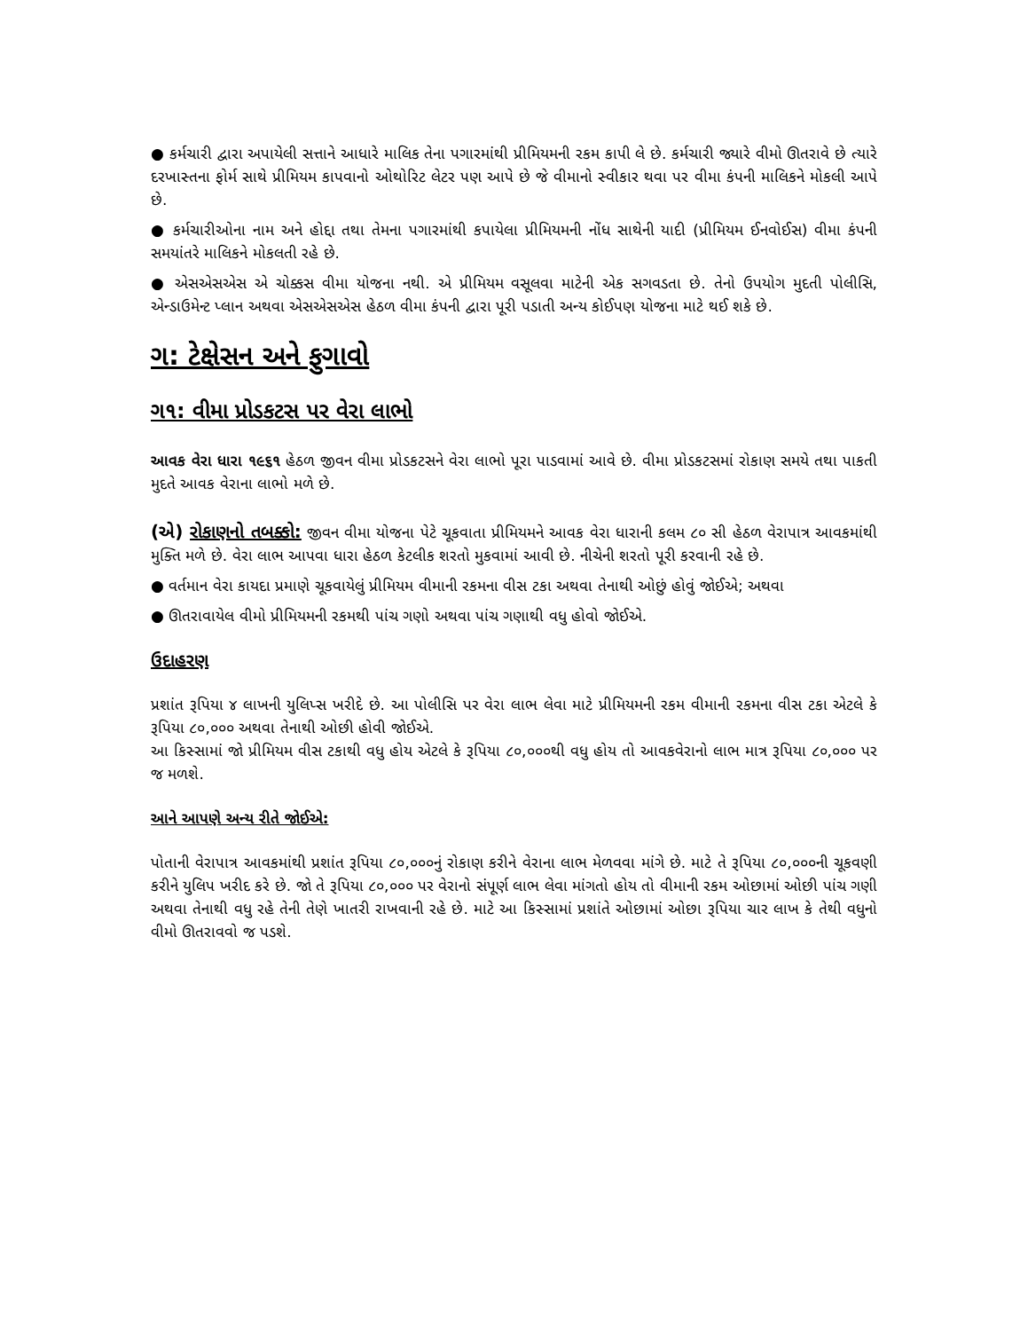● કર્મચારી દ્વારા અપાયેલી સત્તાને આધારે માલિક તેના પગારમાંથી પ્રીમિયમની રકમ કાપી લે છે. કર્મચારી જ્યારે વીમો ઊતરાવે છે ત્યારે દરખાસ્તના ફોર્મ સાથે પ્રીમિયમ કાપવાનો ઓથોરિટ લેટર પણ આપે છે જે વીમાનો સ્વીકાર થવા પર વીમા કંપની માલિકને મોકલી આપે છે.
● કર્મચારીઓના નામ અને હોદ્દા તથા તેમના પગારમાંથી કપાયેલા પ્રીમિયમની નોંધ સાથેની યાદી (પ્રીમિયમ ઈનવોઈસ) વીમા કંપની સમયાંતરે માલિકને મોકલતી રહે છે.
● એસએસએસ એ ચોક્કસ વીમા યોજના નથી. એ પ્રીમિયમ વસૂલવા માટેની એક સગવડતા છે. તેનો ઉપયોગ મુદતી પોલીસિ, એન્ડાઉમેન્ટ પ્લાન અથવા એસએસએસ હેઠળ વીમા કંપની દ્વારા પૂરી પડાતી અન્ય કોઈપણ યોજના માટે થઈ શકે છે.
ગ: ટેક્ષેસન અને ફુગાવો
ગ૧: વીમા પ્રોડકટસ પર વેરા લાભો
આવક વેરા ધારા ૧૯૬૧ હેઠળ જીવન વીમા પ્રોડકટસને વેરા લાભો પૂરા પાડવામાં આવે છે. વીમા પ્રોડકટસમાં રોકાણ સમયે તથા પાકતી મુદતે આવક વેરાના લાભો મળે છે.
(એ) રોકાણનો તબક્કો: જીવન વીમા યોજના પેટે ચૂકવાતા પ્રીમિયમને આવક વેરા ધારાની કલમ ૮૦ સી હેઠળ વેરાપાત્ર આવકમાંથી મુક્તિ મળે છે. વેરા લાભ આપવા ધારા હેઠળ કેટલીક શરતો મુકવામાં આવી છે. નીચેની શરતો પૂરી કરવાની રહે છે.
● વર્તમાન વેરા કાયદા પ્રમાણે ચૂકવાયેલું પ્રીમિયમ વીમાની રકમના વીસ ટકા અથવા તેનાથી ઓછું હોવું જોઈએ; અથવા
● ઊતરાવાયેલ વીમો પ્રીમિયમની રકમથી પાંચ ગણો અથવા પાંચ ગણાથી વધુ હોવો જોઈએ.
ઉદાહરણ
પ્રશાંત રૂપિયા ૪ લાખની યુલિપ્સ ખરીદે છે. આ પોલીસિ પર વેરા લાભ લેવા માટે પ્રીમિયમની રકમ વીમાની રકમના વીસ ટકા એટલે કે રૂપિયા ૮૦,૦૦૦ અથવા તેનાથી ઓછી હોવી જોઈએ.
આ કિસ્સામાં જો પ્રીમિયમ વીસ ટકાથી વધુ હોય એટલે કે રૂપિયા ૮૦,૦૦૦થી વધુ હોય તો આવકવેરાનો લાભ માત્ર રૂપિયા ૮૦,૦૦૦ પર જ મળશે.
આને આપણે અન્ય રીતે જોઈએ:
પોતાની વેરાપાત્ર આવકમાંથી પ્રશાંત રૂપિયા ૮૦,૦૦૦નું રોકાણ કરીને વેરાના લાભ મેળવવા માંગે છે. માટે તે રૂપિયા ૮૦,૦૦૦ની ચૂકવણી કરીને યુલિપ ખરીદ કરે છે. જો તે રૂપિયા ૮૦,૦૦૦ પર વેરાનો સંપૂર્ણ લાભ લેવા માંગતો હોય તો વીમાની રકમ ઓછામાં ઓછી પાંચ ગણી અથવા તેનાથી વધુ રહે તેની તેણે ખાતરી રાખવાની રહે છે. માટે આ કિસ્સામાં પ્રશાંતે ઓછામાં ઓછા રૂપિયા ચાર લાખ કે તેથી વધુનો વીમો ઊતરાવવો જ પડશે.